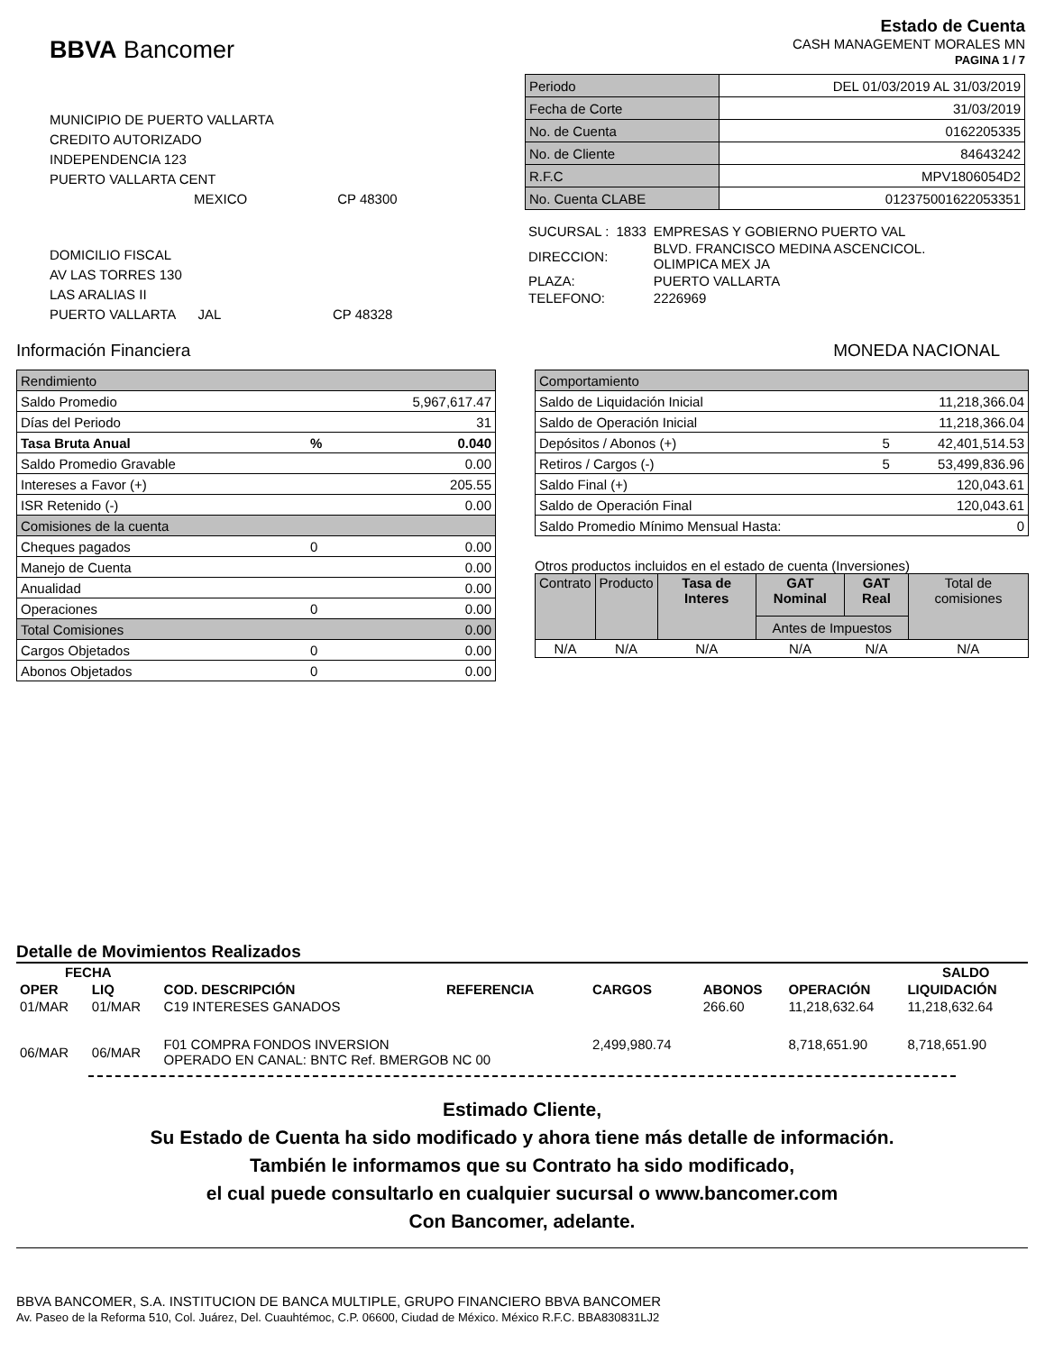BBVA Bancomer
Estado de Cuenta
CASH MANAGEMENT MORALES MN
PAGINA 1 / 7
MUNICIPIO DE PUERTO VALLARTA
CREDITO AUTORIZADO
INDEPENDENCIA 123
PUERTO VALLARTA CENT
MEXICO CP 48300
DOMICILIO FISCAL
AV LAS TORRES 130
LAS ARALIAS II
PUERTO VALLARTA JAL CP 48328
| Periodo | DEL 01/03/2019 AL 31/03/2019 |
| Fecha de Corte | 31/03/2019 |
| No. de Cuenta | 0162205335 |
| No. de Cliente | 84643242 |
| R.F.C | MPV1806054D2 |
| No. Cuenta CLABE | 012375001622053351 |
| SUCURSAL : | 1833 | EMPRESAS Y GOBIERNO PUERTO VAL |
| DIRECCION: | | BLVD. FRANCISCO MEDINA ASCENCICOL. OLIMPICA MEX JA |
| PLAZA: | | PUERTO VALLARTA |
| TELEFONO: | | 2226969 |
Información Financiera MONEDA NACIONAL
| Rendimiento | | |
| Saldo Promedio | | 5,967,617.47 |
| Días del Periodo | | 31 |
| Tasa Bruta Anual | % | 0.040 |
| Saldo Promedio Gravable | | 0.00 |
| Intereses a Favor (+) | | 205.55 |
| ISR Retenido (-) | | 0.00 |
| Comisiones de la cuenta | | |
| Cheques pagados | 0 | 0.00 |
| Manejo de Cuenta | | 0.00 |
| Anualidad | | 0.00 |
| Operaciones | 0 | 0.00 |
| Total Comisiones | | 0.00 |
| Cargos Objetados | 0 | 0.00 |
| Abonos Objetados | 0 | 0.00 |
| Comportamiento | | |
| Saldo de Liquidación Inicial | | 11,218,366.04 |
| Saldo de Operación Inicial | | 11,218,366.04 |
| Depósitos / Abonos (+) | 5 | 42,401,514.53 |
| Retiros / Cargos (-) | 5 | 53,499,836.96 |
| Saldo Final (+) | | 120,043.61 |
| Saldo de Operación Final | | 120,043.61 |
| Saldo Promedio Mínimo Mensual Hasta: | | 0 |
Otros productos incluidos en el estado de cuenta (Inversiones)
| Contrato | Producto | Tasa de Interes | GAT Nominal | GAT Real | Total de comisiones |
| | | | Antes de Impuestos | | |
| N/A | N/A | N/A | N/A | N/A | N/A |
Detalle de Movimientos Realizados
| FECHA | | | | | | | SALDO |
| --- | --- | --- | --- | --- | --- | --- | --- |
| OPER | LIQ | COD. DESCRIPCIÓN | REFERENCIA | CARGOS | ABONOS | OPERACIÓN | LIQUIDACIÓN |
| 01/MAR | 01/MAR | C19 INTERESES GANADOS | | | 266.60 | 11,218,632.64 | 11,218,632.64 |
| 06/MAR | 06/MAR | F01 COMPRA FONDOS INVERSION OPERADO EN CANAL: BNTC Ref. BMERGOB NC 00 | | 2,499,980.74 | | 8,718,651.90 | 8,718,651.90 |
Estimado Cliente,
Su Estado de Cuenta ha sido modificado y ahora tiene más detalle de información.
También le informamos que su Contrato ha sido modificado,
el cual puede consultarlo en cualquier sucursal o www.bancomer.com
Con Bancomer, adelante.
BBVA BANCOMER, S.A. INSTITUCION DE BANCA MULTIPLE, GRUPO FINANCIERO BBVA BANCOMER
Av. Paseo de la Reforma 510, Col. Juárez, Del. Cuauhtémoc, C.P. 06600, Ciudad de México. México R.F.C. BBA830831LJ2